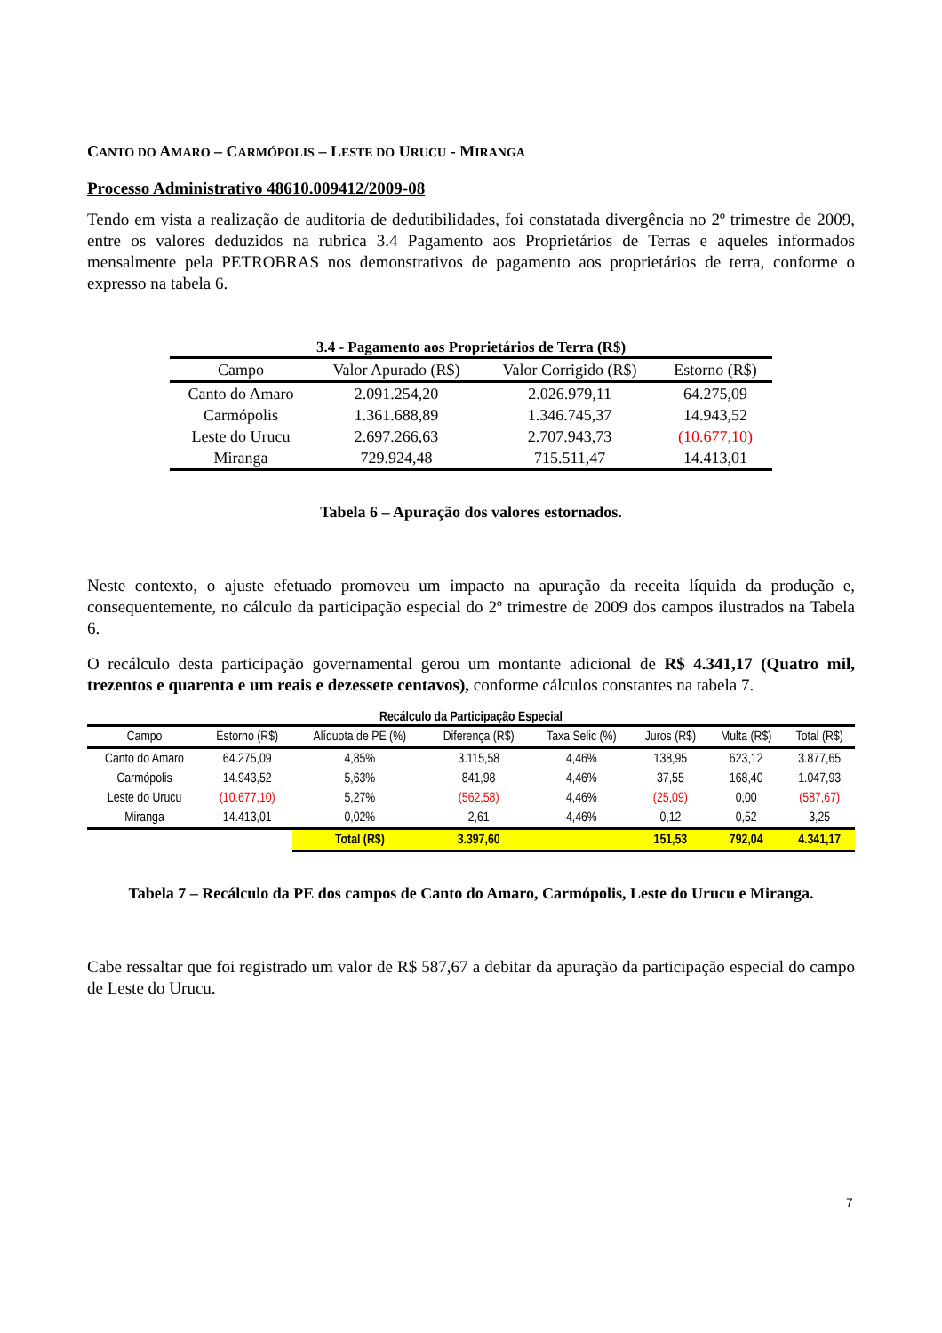CANTO DO AMARO – CARMÓPOLIS – LESTE DO URUCU - MIRANGA
Processo Administrativo 48610.009412/2009-08
Tendo em vista a realização de auditoria de dedutibilidades, foi constatada divergência no 2º trimestre de 2009, entre os valores deduzidos na rubrica 3.4 Pagamento aos Proprietários de Terras e aqueles informados mensalmente pela PETROBRAS nos demonstrativos de pagamento aos proprietários de terra, conforme o expresso na tabela 6.
3.4 - Pagamento aos Proprietários de Terra (R$)
| Campo | Valor Apurado (R$) | Valor Corrigido (R$) | Estorno (R$) |
| --- | --- | --- | --- |
| Canto do Amaro | 2.091.254,20 | 2.026.979,11 | 64.275,09 |
| Carmópolis | 1.361.688,89 | 1.346.745,37 | 14.943,52 |
| Leste do Urucu | 2.697.266,63 | 2.707.943,73 | (10.677,10) |
| Miranga | 729.924,48 | 715.511,47 | 14.413,01 |
Tabela 6 – Apuração dos valores estornados.
Neste contexto, o ajuste efetuado promoveu um impacto na apuração da receita líquida da produção e, consequentemente, no cálculo da participação especial do 2º trimestre de 2009 dos campos ilustrados na Tabela 6.
O recálculo desta participação governamental gerou um montante adicional de R$ 4.341,17 (Quatro mil, trezentos e quarenta e um reais e dezessete centavos), conforme cálculos constantes na tabela 7.
Recálculo da Participação Especial
| Campo | Estorno (R$) | Alíquota de PE (%) | Diferença (R$) | Taxa Selic (%) | Juros (R$) | Multa (R$) | Total (R$) |
| --- | --- | --- | --- | --- | --- | --- | --- |
| Canto do Amaro | 64.275,09 | 4,85% | 3.115,58 | 4,46% | 138,95 | 623,12 | 3.877,65 |
| Carmópolis | 14.943,52 | 5,63% | 841,98 | 4,46% | 37,55 | 168,40 | 1.047,93 |
| Leste do Urucu | (10.677,10) | 5,27% | (562,58) | 4,46% | (25,09) | 0,00 | (587,67) |
| Miranga | 14.413,01 | 0,02% | 2,61 | 4,46% | 0,12 | 0,52 | 3,25 |
| | | Total (R$) | 3.397,60 | | 151,53 | 792,04 | 4.341,17 |
Tabela 7 – Recálculo da PE dos campos de Canto do Amaro, Carmópolis, Leste do Urucu e Miranga.
Cabe ressaltar que foi registrado um valor de R$ 587,67 a debitar da apuração da participação especial do campo de Leste do Urucu.
7